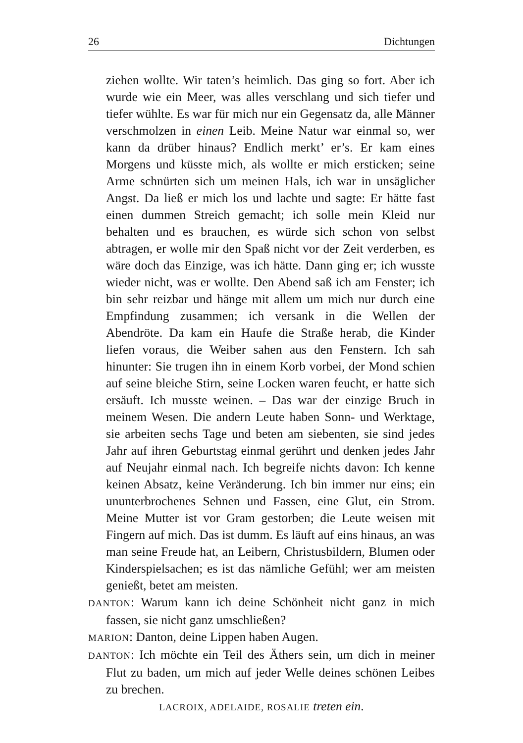26 Dichtungen
ziehen wollte. Wir taten’s heimlich. Das ging so fort. Aber ich wurde wie ein Meer, was alles verschlang und sich tiefer und tiefer wühlte. Es war für mich nur ein Gegensatz da, alle Männer verschmolzen in einen Leib. Meine Natur war einmal so, wer kann da drüber hinaus? Endlich merkt’ er’s. Er kam eines Morgens und küsste mich, als wollte er mich ersticken; seine Arme schnürten sich um meinen Hals, ich war in unsäglicher Angst. Da ließ er mich los und lachte und sagte: Er hätte fast einen dummen Streich gemacht; ich solle mein Kleid nur behalten und es brauchen, es würde sich schon von selbst abtragen, er wolle mir den Spaß nicht vor der Zeit verderben, es wäre doch das Einzige, was ich hätte. Dann ging er; ich wusste wieder nicht, was er wollte. Den Abend saß ich am Fenster; ich bin sehr reizbar und hänge mit allem um mich nur durch eine Empfindung zusammen; ich versank in die Wellen der Abendröte. Da kam ein Haufe die Straße herab, die Kinder liefen voraus, die Weiber sahen aus den Fenstern. Ich sah hinunter: Sie trugen ihn in einem Korb vorbei, der Mond schien auf seine bleiche Stirn, seine Locken waren feucht, er hatte sich ersäuft. Ich musste weinen. – Das war der einzige Bruch in meinem Wesen. Die andern Leute haben Sonn- und Werktage, sie arbeiten sechs Tage und beten am siebenten, sie sind jedes Jahr auf ihren Geburtstag einmal gerührt und denken jedes Jahr auf Neujahr einmal nach. Ich begreife nichts davon: Ich kenne keinen Absatz, keine Veränderung. Ich bin immer nur eins; ein ununterbrochenes Sehnen und Fassen, eine Glut, ein Strom. Meine Mutter ist vor Gram gestorben; die Leute weisen mit Fingern auf mich. Das ist dumm. Es läuft auf eins hinaus, an was man seine Freude hat, an Leibern, Christusbildern, Blumen oder Kinderspielsachen; es ist das nämliche Gefühl; wer am meisten genießt, betet am meisten.
DANTON: Warum kann ich deine Schönheit nicht ganz in mich fassen, sie nicht ganz umschließen?
MARION: Danton, deine Lippen haben Augen.
DANTON: Ich möchte ein Teil des Äthers sein, um dich in meiner Flut zu baden, um mich auf jeder Welle deines schönen Leibes zu brechen.
LACROIX, ADELAIDE, ROSALIE treten ein.